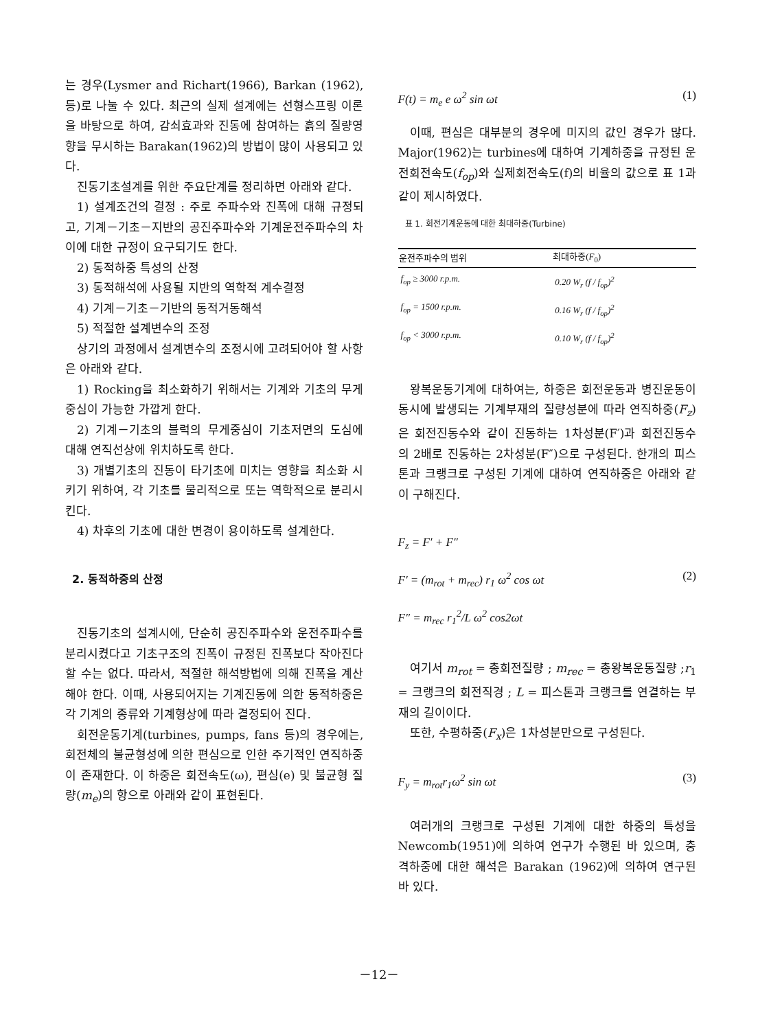는 경우(Lysmer and Richart(1966), Barkan (1962), 등)로 나눌 수 있다. 최근의 실제 설계에는 선형스프링 이론을 바탕으로 하여, 감쇠효과와 진동에 참여하는 흙의 질량영향을 무시하는 Barakan(1962)의 방법이 많이 사용되고 있다.
진동기초설계를 위한 주요단계를 정리하면 아래와 같다.
1) 설계조건의 결정 : 주로 주파수와 진폭에 대해 규정되고, 기계－기초－지반의 공진주파수와 기계운전주파수의 차이에 대한 규정이 요구되기도 한다.
2) 동적하중 특성의 산정
3) 동적해석에 사용될 지반의 역학적 계수결정
4) 기계－기초－기반의 동적거동해석
5) 적절한 설계변수의 조정
상기의 과정에서 설계변수의 조정시에 고려되어야 할 사항은 아래와 같다.
1) Rocking을 최소화하기 위해서는 기계와 기초의 무게중심이 가능한 가깝게 한다.
2) 기계－기초의 블럭의 무게중심이 기초저면의 도심에 대해 연직선상에 위치하도록 한다.
3) 개별기초의 진동이 타기초에 미치는 영향을 최소화 시키기 위하여, 각 기초를 물리적으로 또는 역학적으로 분리시킨다.
4) 차후의 기초에 대한 변경이 용이하도록 설계한다.
2. 동적하중의 산정
진동기초의 설계시에, 단순히 공진주파수와 운전주파수를 분리시켰다고 기초구조의 진폭이 규정된 진폭보다 작아진다 할 수는 없다. 따라서, 적절한 해석방법에 의해 진폭을 계산해야 한다. 이때, 사용되어지는 기계진동에 의한 동적하중은 각 기계의 종류와 기계형상에 따라 결정되어 진다.
회전운동기계(turbines, pumps, fans 등)의 경우에는, 회전체의 불균형성에 의한 편심으로 인한 주기적인 연직하중이 존재한다. 이 하중은 회전속도(ω), 편심(e) 및 불균형 질량(m<sub>e</sub>)의 항으로 아래와 같이 표현된다.
F(t) = m<sub>e</sub> e ω<sup>2</sup> sin ωt (1)
이때, 편심은 대부분의 경우에 미지의 값인 경우가 많다. Major(1962)는 turbines에 대하여 기계하중을 규정된 운전회전속도(f<sub>op</sub>)와 실제회전속도(f)의 비율의 값으로 표 1과 같이 제시하였다.
표 1. 회전기계운동에 대한 최대하중(Turbine)
| 운전주파수의 범위 | 최대하중( F<sub>0</sub>) |
| --- | --- |
| f<sub>op</sub> ≥ 3000 r.p.m. | 0.20 W<sub>r</sub> (f / f<sub>op</sub>)<sup>2</sup> |
| f<sub>op</sub> = 1500 r.p.m. | 0.16 W<sub>r</sub> (f / f<sub>op</sub>)<sup>2</sup> |
| f<sub>op</sub> < 3000 r.p.m. | 0.10 W<sub>r</sub> (f / f<sub>op</sub>)<sup>2</sup> |
왕복운동기계에 대하여는, 하중은 회전운동과 병진운동이 동시에 발생되는 기계부재의 질량성분에 따라 연직하중(F<sub>z</sub>)은 회전진동수와 같이 진동하는 1차성분(F′)과 회전진동수의 2배로 진동하는 2차성분(F″)으로 구성된다. 한개의 피스톤과 크랭크로 구성된 기계에 대하여 연직하중은 아래와 같이 구해진다.
F<sub>z</sub> = F′ + F″
F′ = (m<sub>rot</sub> + m<sub>rec</sub>) r<sub>1</sub> ω<sup>2</sup> cos ωt (2)
F″ = m<sub>rec</sub> r<sub>1</sub><sup>2</sup>/L ω<sup>2</sup> cos2ωt
여기서 m<sub>rot</sub> = 총회전질량 ; m<sub>rec</sub> = 총왕복운동질량 ;r<sub>1</sub> = 크랭크의 회전직경 ; L = 피스톤과 크랭크를 연결하는 부재의 길이이다.
또한, 수평하중(F<sub>x</sub>)은 1차성분만으로 구성된다.
F<sub>y</sub> = m<sub>rot</sub>r<sub>1</sub>ω<sup>2</sup> sin ωt (3)
여러개의 크랭크로 구성된 기계에 대한 하중의 특성을 Newcomb(1951)에 의하여 연구가 수행된 바 있으며, 충격하중에 대한 해석은 Barakan (1962)에 의하여 연구된 바 있다.
－12－